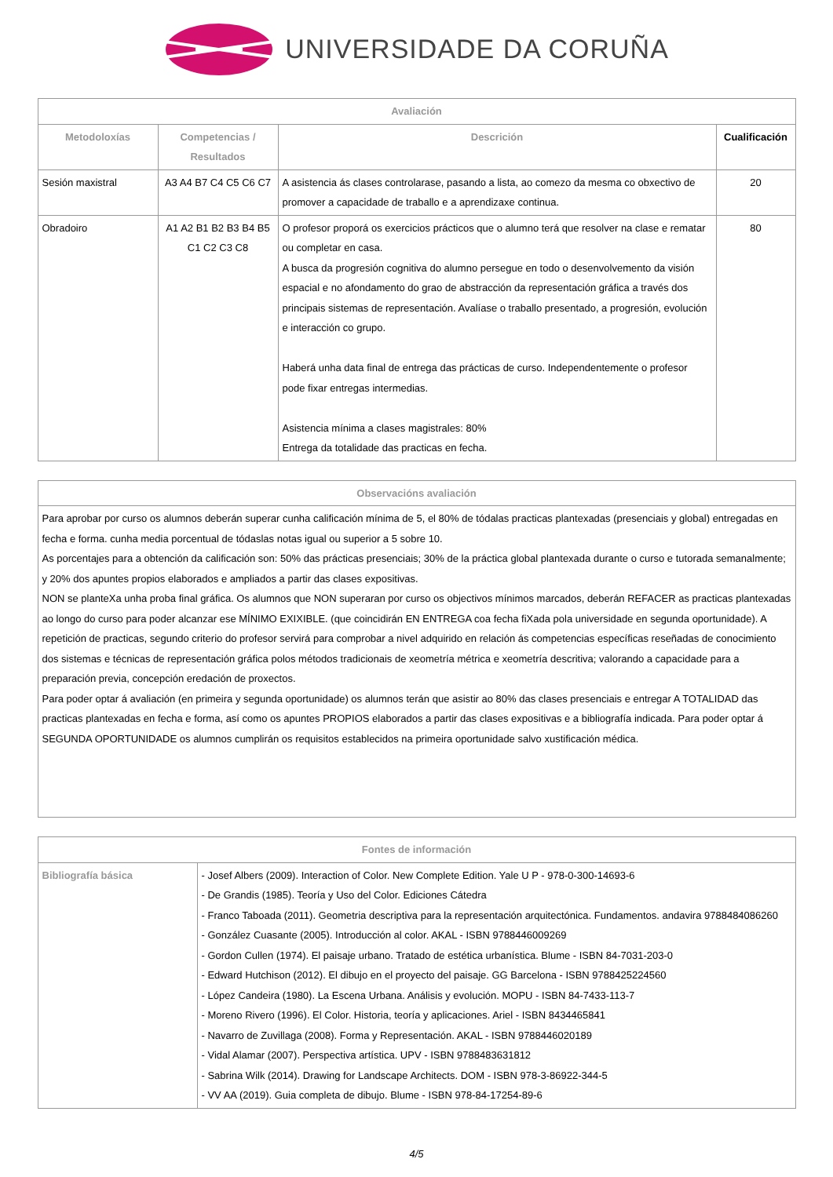UNIVERSIDADE DA CORUÑA
| Avaliación | | | |
| --- | --- | --- | --- |
| Metodoloxías | Competencias / Resultados | Descrición | Cualificación |
| Sesión maxistral | A3 A4 B7 C4 C5 C6 C7 | A asistencia ás clases controlarase, pasando a lista, ao comezo da mesma co obxectivo de promover a capacidade de traballo e a aprendizaxe continua. | 20 |
| Obradoiro | A1 A2 B1 B2 B3 B4 B5 C1 C2 C3 C8 | O profesor proporá os exercicios prácticos que o alumno terá que resolver na clase e rematar ou completar en casa. A busca da progresión cognitiva do alumno persegue en todo o desenvolvemento da visión espacial e no afondamento do grao de abstracción da representación gráfica a través dos principais sistemas de representación. Avalíase o traballo presentado, a progresión, evolución e interacción co grupo. Haberá unha data final de entrega das prácticas de curso. Independentemente o profesor pode fixar entregas intermedias. Asistencia mínima a clases magistrales: 80% Entrega da totalidade das practicas en fecha. | 80 |
| Observacións avaliación |
| --- |
| Para aprobar por curso os alumnos deberán superar cunha calificación mínima de 5, el 80% de tódalas practicas plantexadas (presenciais y global) entregadas en fecha e forma. cunha media porcentual de tódaslas notas igual ou superior a 5 sobre 10. As porcentajes para a obtención da calificación son: 50% das prácticas presenciais; 30% de la práctica global plantexada durante o curso e tutorada semanalmente; y 20% dos apuntes propios elaborados e ampliados a partir das clases expositivas. NON se planteXa unha proba final gráfica. Os alumnos que NON superaran por curso os objectivos mínimos marcados, deberán REFACER as practicas plantexadas ao longo do curso para poder alcanzar ese MÍNIMO EXIXIBLE. (que coincidirán EN ENTREGA coa fecha fiXada pola universidade en segunda oportunidade). A repetición de practicas, segundo criterio do profesor servirá para comprobar a nivel adquirido en relación ás competencias específicas reseñadas de conocimiento dos sistemas e técnicas de representación gráfica polos métodos tradicionais de xeometría métrica e xeometría descritiva; valorando a capacidade para a preparación previa, concepción eredación de proxectos. Para poder optar á avaliación (en primeira y segunda oportunidade) os alumnos terán que asistir ao 80% das clases presenciais e entregar A TOTALIDAD das practicas plantexadas en fecha e forma, así como os apuntes PROPIOS elaborados a partir das clases expositivas e a bibliografía indicada. Para poder optar á SEGUNDA OPORTUNIDADE os alumnos cumplirán os requisitos establecidos na primeira oportunidade salvo xustificación médica. |
| Fontes de información | |
| --- | --- |
| Bibliografía básica | - Josef Albers (2009). Interaction of Color. New Complete Edition. Yale U P - 978-0-300-14693-6 - De Grandis (1985). Teoría y Uso del Color. Ediciones Cátedra - Franco Taboada (2011). Geometria descriptiva para la representación arquitectónica. Fundamentos. andavira 9788484086260 - González Cuasante (2005). Introducción al color. AKAL - ISBN 9788446009269 - Gordon Cullen (1974). El paisaje urbano. Tratado de estética urbanística. Blume - ISBN 84-7031-203-0 - Edward Hutchison (2012). El dibujo en el proyecto del paisaje. GG Barcelona - ISBN 9788425224560 - López Candeira (1980). La Escena Urbana. Análisis y evolución. MOPU - ISBN 84-7433-113-7 - Moreno Rivero (1996). El Color. Historia, teoría y aplicaciones. Ariel - ISBN 8434465841 - Navarro de Zuvillaga (2008). Forma y Representación. AKAL - ISBN 9788446020189 - Vidal Alamar (2007). Perspectiva artística. UPV - ISBN 9788483631812 - Sabrina Wilk (2014). Drawing for Landscape Architects. DOM - ISBN 978-3-86922-344-5 - VV AA (2019). Guia completa de dibujo. Blume - ISBN 978-84-17254-89-6 |
4/5